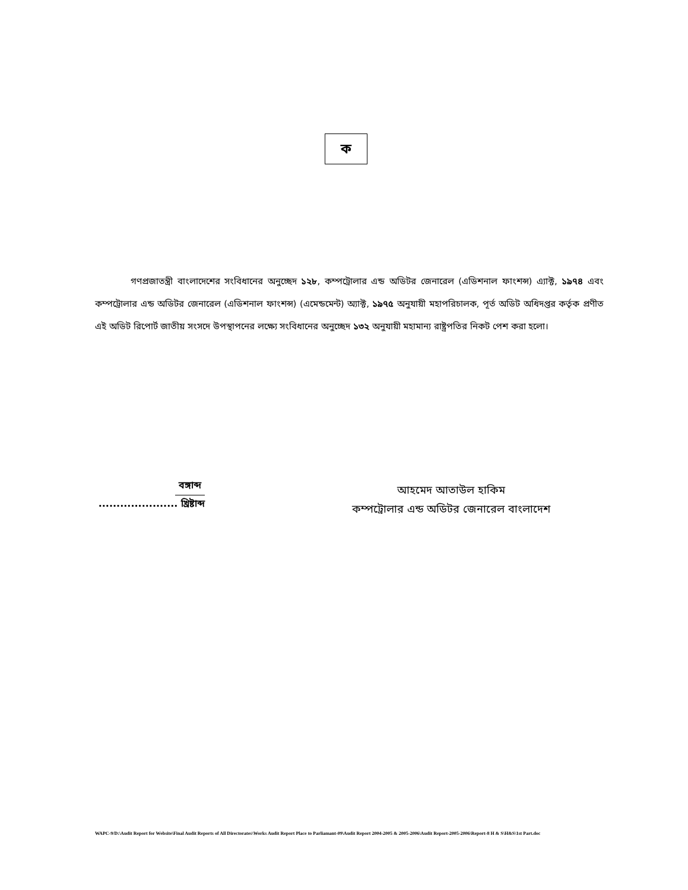ক
গণপ্রজাতন্ত্রী বাংলাদেশের সংবিধানের অনুচ্ছেদ ১২৮, কম্পট্রোলার এন্ড অডিটর জেনারেল (এডিশনাল ফাংশন্স) এ্যাক্ট, ১৯৭৪ এবং কম্পট্রোলার এন্ড অডিটর জেনারেল (এডিশনাল ফাংশন্স) (এমেন্ডমেন্ট) অ্যাক্ট, ১৯৭৫ অনুযায়ী মহাপরিচালক, পূর্ত অডিট অধিদপ্তর কর্তৃক প্রণীত এই অডিট রিপোর্ট জাতীয় সংসদে উপস্থাপনের লক্ষ্যে সংবিধানের অনুচ্ছেদ ১৩২ অনুযায়ী মহামান্য রাষ্ট্রপতির নিকট পেশ করা হলো।
বঙ্গাব্দ
...................... খ্রিষ্টাব্দ
আহমেদ আতাউল হাকিম
কম্পট্রোলার এন্ড অডিটর জেনারেল বাংলাদেশ
WAPC-9/D:\Audit Report for Website\Final Audit Reports of All Directorates\Works Audit Report Place to Parliamant-09\Audit Report 2004-2005 & 2005-2006\Audit Report-2005-2006\Report-8 H & S\H&S\1st Part.doc